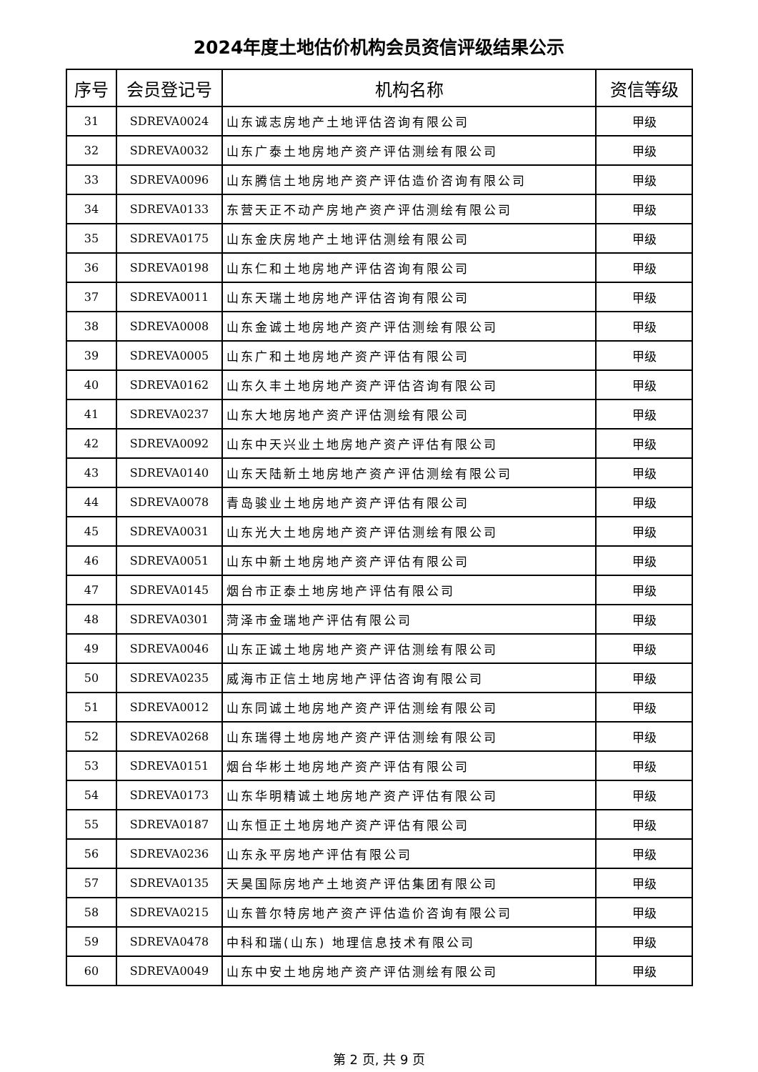2024年度土地估价机构会员资信评级结果公示
| 序号 | 会员登记号 | 机构名称 | 资信等级 |
| --- | --- | --- | --- |
| 31 | SDREVA0024 | 山东诚志房地产土地评估咨询有限公司 | 甲级 |
| 32 | SDREVA0032 | 山东广泰土地房地产资产评估测绘有限公司 | 甲级 |
| 33 | SDREVA0096 | 山东腾信土地房地产资产评估造价咨询有限公司 | 甲级 |
| 34 | SDREVA0133 | 东营天正不动产房地产资产评估测绘有限公司 | 甲级 |
| 35 | SDREVA0175 | 山东金庆房地产土地评估测绘有限公司 | 甲级 |
| 36 | SDREVA0198 | 山东仁和土地房地产评估咨询有限公司 | 甲级 |
| 37 | SDREVA0011 | 山东天瑞土地房地产评估咨询有限公司 | 甲级 |
| 38 | SDREVA0008 | 山东金诚土地房地产资产评估测绘有限公司 | 甲级 |
| 39 | SDREVA0005 | 山东广和土地房地产资产评估有限公司 | 甲级 |
| 40 | SDREVA0162 | 山东久丰土地房地产资产评估咨询有限公司 | 甲级 |
| 41 | SDREVA0237 | 山东大地房地产资产评估测绘有限公司 | 甲级 |
| 42 | SDREVA0092 | 山东中天兴业土地房地产资产评估有限公司 | 甲级 |
| 43 | SDREVA0140 | 山东天陆新土地房地产资产评估测绘有限公司 | 甲级 |
| 44 | SDREVA0078 | 青岛骏业土地房地产资产评估有限公司 | 甲级 |
| 45 | SDREVA0031 | 山东光大土地房地产资产评估测绘有限公司 | 甲级 |
| 46 | SDREVA0051 | 山东中新土地房地产资产评估有限公司 | 甲级 |
| 47 | SDREVA0145 | 烟台市正泰土地房地产评估有限公司 | 甲级 |
| 48 | SDREVA0301 | 菏泽市金瑞地产评估有限公司 | 甲级 |
| 49 | SDREVA0046 | 山东正诚土地房地产资产评估测绘有限公司 | 甲级 |
| 50 | SDREVA0235 | 威海市正信土地房地产评估咨询有限公司 | 甲级 |
| 51 | SDREVA0012 | 山东同诚土地房地产资产评估测绘有限公司 | 甲级 |
| 52 | SDREVA0268 | 山东瑞得土地房地产资产评估测绘有限公司 | 甲级 |
| 53 | SDREVA0151 | 烟台华彬土地房地产资产评估有限公司 | 甲级 |
| 54 | SDREVA0173 | 山东华明精诚土地房地产资产评估有限公司 | 甲级 |
| 55 | SDREVA0187 | 山东恒正土地房地产资产评估有限公司 | 甲级 |
| 56 | SDREVA0236 | 山东永平房地产评估有限公司 | 甲级 |
| 57 | SDREVA0135 | 天昊国际房地产土地资产评估集团有限公司 | 甲级 |
| 58 | SDREVA0215 | 山东普尔特房地产资产评估造价咨询有限公司 | 甲级 |
| 59 | SDREVA0478 | 中科和瑞(山东) 地理信息技术有限公司 | 甲级 |
| 60 | SDREVA0049 | 山东中安土地房地产资产评估测绘有限公司 | 甲级 |
第 2 页, 共 9 页